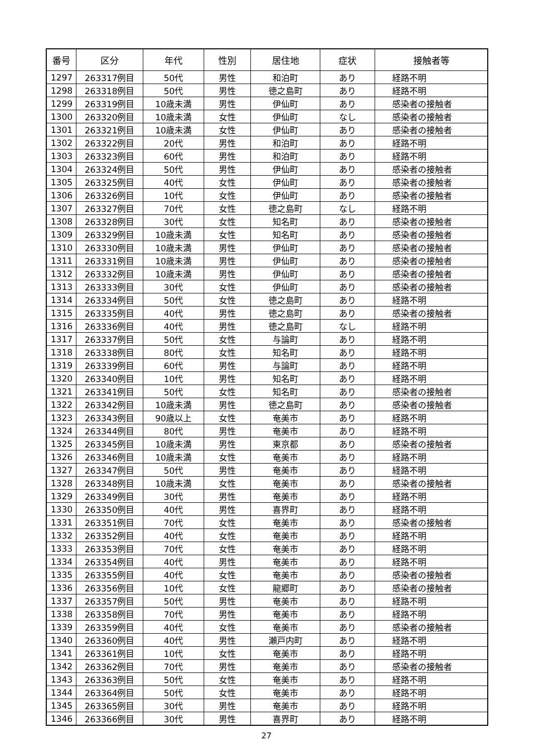| 番号 | 区分 | 年代 | 性別 | 居住地 | 症状 | 接触者等 |
| --- | --- | --- | --- | --- | --- | --- |
| 1297 | 263317例目 | 50代 | 男性 | 和泊町 | あり | 経路不明 |
| 1298 | 263318例目 | 50代 | 男性 | 徳之島町 | あり | 経路不明 |
| 1299 | 263319例目 | 10歳未満 | 男性 | 伊仙町 | あり | 感染者の接触者 |
| 1300 | 263320例目 | 10歳未満 | 女性 | 伊仙町 | なし | 感染者の接触者 |
| 1301 | 263321例目 | 10歳未満 | 女性 | 伊仙町 | あり | 感染者の接触者 |
| 1302 | 263322例目 | 20代 | 男性 | 和泊町 | あり | 経路不明 |
| 1303 | 263323例目 | 60代 | 男性 | 和泊町 | あり | 経路不明 |
| 1304 | 263324例目 | 50代 | 男性 | 伊仙町 | あり | 感染者の接触者 |
| 1305 | 263325例目 | 40代 | 女性 | 伊仙町 | あり | 感染者の接触者 |
| 1306 | 263326例目 | 10代 | 女性 | 伊仙町 | あり | 感染者の接触者 |
| 1307 | 263327例目 | 70代 | 女性 | 徳之島町 | なし | 経路不明 |
| 1308 | 263328例目 | 30代 | 女性 | 知名町 | あり | 感染者の接触者 |
| 1309 | 263329例目 | 10歳未満 | 女性 | 知名町 | あり | 感染者の接触者 |
| 1310 | 263330例目 | 10歳未満 | 男性 | 伊仙町 | あり | 感染者の接触者 |
| 1311 | 263331例目 | 10歳未満 | 男性 | 伊仙町 | あり | 感染者の接触者 |
| 1312 | 263332例目 | 10歳未満 | 男性 | 伊仙町 | あり | 感染者の接触者 |
| 1313 | 263333例目 | 30代 | 女性 | 伊仙町 | あり | 感染者の接触者 |
| 1314 | 263334例目 | 50代 | 女性 | 徳之島町 | あり | 経路不明 |
| 1315 | 263335例目 | 40代 | 男性 | 徳之島町 | あり | 感染者の接触者 |
| 1316 | 263336例目 | 40代 | 男性 | 徳之島町 | なし | 経路不明 |
| 1317 | 263337例目 | 50代 | 女性 | 与論町 | あり | 経路不明 |
| 1318 | 263338例目 | 80代 | 女性 | 知名町 | あり | 経路不明 |
| 1319 | 263339例目 | 60代 | 男性 | 与論町 | あり | 経路不明 |
| 1320 | 263340例目 | 10代 | 男性 | 知名町 | あり | 経路不明 |
| 1321 | 263341例目 | 50代 | 女性 | 知名町 | あり | 感染者の接触者 |
| 1322 | 263342例目 | 10歳未満 | 男性 | 徳之島町 | あり | 感染者の接触者 |
| 1323 | 263343例目 | 90歳以上 | 女性 | 奄美市 | あり | 経路不明 |
| 1324 | 263344例目 | 80代 | 男性 | 奄美市 | あり | 経路不明 |
| 1325 | 263345例目 | 10歳未満 | 男性 | 東京都 | あり | 感染者の接触者 |
| 1326 | 263346例目 | 10歳未満 | 女性 | 奄美市 | あり | 経路不明 |
| 1327 | 263347例目 | 50代 | 男性 | 奄美市 | あり | 経路不明 |
| 1328 | 263348例目 | 10歳未満 | 女性 | 奄美市 | あり | 感染者の接触者 |
| 1329 | 263349例目 | 30代 | 男性 | 奄美市 | あり | 経路不明 |
| 1330 | 263350例目 | 40代 | 男性 | 喜界町 | あり | 経路不明 |
| 1331 | 263351例目 | 70代 | 女性 | 奄美市 | あり | 感染者の接触者 |
| 1332 | 263352例目 | 40代 | 女性 | 奄美市 | あり | 経路不明 |
| 1333 | 263353例目 | 70代 | 女性 | 奄美市 | あり | 経路不明 |
| 1334 | 263354例目 | 40代 | 男性 | 奄美市 | あり | 経路不明 |
| 1335 | 263355例目 | 40代 | 女性 | 奄美市 | あり | 感染者の接触者 |
| 1336 | 263356例目 | 10代 | 女性 | 龍郷町 | あり | 感染者の接触者 |
| 1337 | 263357例目 | 50代 | 男性 | 奄美市 | あり | 経路不明 |
| 1338 | 263358例目 | 70代 | 男性 | 奄美市 | あり | 経路不明 |
| 1339 | 263359例目 | 40代 | 女性 | 奄美市 | あり | 感染者の接触者 |
| 1340 | 263360例目 | 40代 | 男性 | 瀬戸内町 | あり | 経路不明 |
| 1341 | 263361例目 | 10代 | 女性 | 奄美市 | あり | 経路不明 |
| 1342 | 263362例目 | 70代 | 男性 | 奄美市 | あり | 感染者の接触者 |
| 1343 | 263363例目 | 50代 | 女性 | 奄美市 | あり | 経路不明 |
| 1344 | 263364例目 | 50代 | 女性 | 奄美市 | あり | 経路不明 |
| 1345 | 263365例目 | 30代 | 男性 | 奄美市 | あり | 経路不明 |
| 1346 | 263366例目 | 30代 | 男性 | 喜界町 | あり | 経路不明 |
27